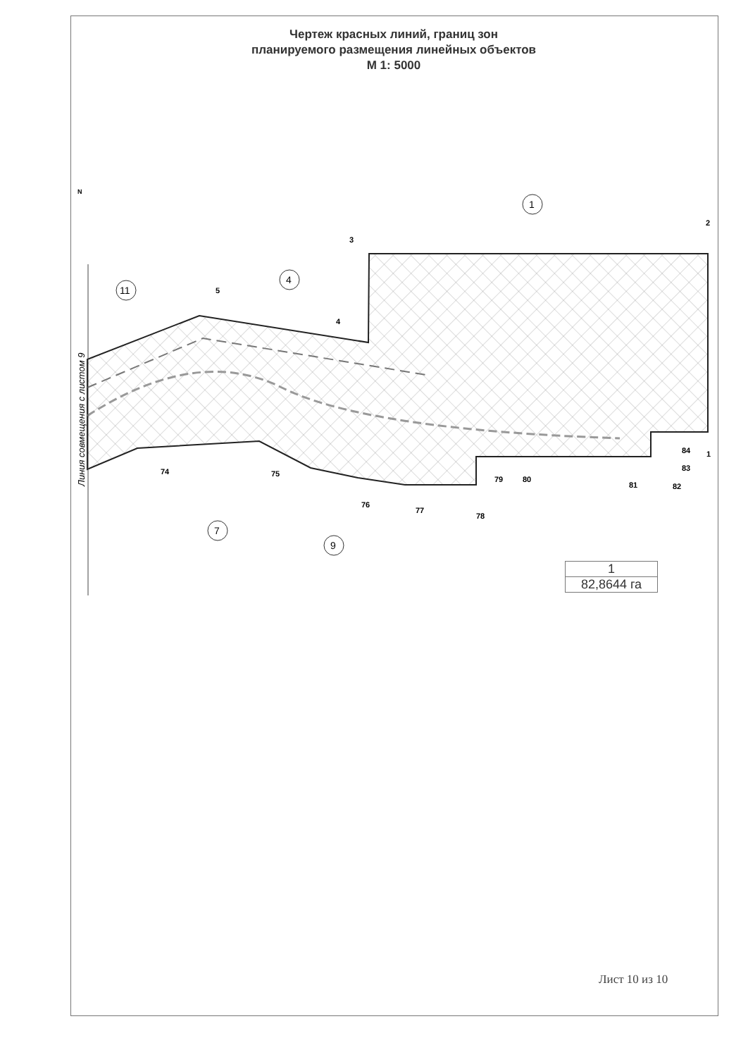Чертеж красных линий, границ зон
планируемого размещения линейных объектов
М 1: 5000
Линия совмещения с листом 9
3
2
5
4
74
75
76
77
78
79
80
81
82
83
84
1
N
1
4
11
7
9
1
82,8644 га
Лист 10 из 10